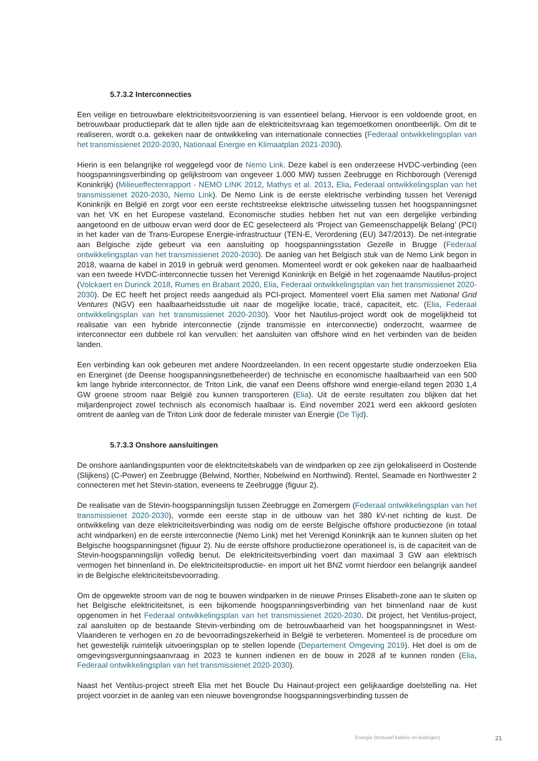5.7.3.2 Interconnecties
Een veilige en betrouwbare elektriciteitsvoorziening is van essentieel belang. Hiervoor is een voldoende groot, en betrouwbaar productiepark dat te allen tijde aan de elektriciteitsvraag kan tegemoetkomen onontbeerlijk. Om dit te realiseren, wordt o.a. gekeken naar de ontwikkeling van internationale connecties (Federaal ontwikkelingsplan van het transmissienet 2020-2030, Nationaal Energie en Klimaatplan 2021-2030).
Hierin is een belangrijke rol weggelegd voor de Nemo Link. Deze kabel is een onderzeese HVDC-verbinding (een hoogspanningsverbinding op gelijkstroom van ongeveer 1.000 MW) tussen Zeebrugge en Richborough (Verenigd Koninkrijk) (Milieueffectenrapport - NEMO LINK 2012, Mathys et al. 2013, Elia, Federaal ontwikkelingsplan van het transmissienet 2020-2030, Nemo Link). De Nemo Link is de eerste elektrische verbinding tussen het Verenigd Koninkrijk en België en zorgt voor een eerste rechtstreekse elektrische uitwisseling tussen het hoogspanningsnet van het VK en het Europese vasteland. Economische studies hebben het nut van een dergelijke verbinding aangetoond en de uitbouw ervan werd door de EC geselecteerd als ‘Project van Gemeenschappelijk Belang’ (PCI) in het kader van de Trans-Europese Energie-infrastructuur (TEN-E, Verordening (EU) 347/2013). De net-integratie aan Belgische zijde gebeurt via een aansluiting op hoogspanningsstation Gezelle in Brugge (Federaal ontwikkelingsplan van het transmissienet 2020-2030). De aanleg van het Belgisch stuk van de Nemo Link begon in 2018, waarna de kabel in 2019 in gebruik werd genomen. Momenteel wordt er ook gekeken naar de haalbaarheid van een tweede HVDC-interconnectie tussen het Verenigd Koninkrijk en België in het zogenaamde Nautilus-project (Volckaert en Durinck 2018, Rumes en Brabant 2020, Elia, Federaal ontwikkelingsplan van het transmissienet 2020-2030). De EC heeft het project reeds aangeduid als PCI-project. Momenteel voert Elia samen met National Grid Ventures (NGV) een haalbaarheidsstudie uit naar de mogelijke locatie, tracé, capaciteit, etc. (Elia, Federaal ontwikkelingsplan van het transmissienet 2020-2030). Voor het Nautilus-project wordt ook de mogelijkheid tot realisatie van een hybride interconnectie (zijnde transmissie en interconnectie) onderzocht, waarmee de interconnector een dubbele rol kan vervullen: het aansluiten van offshore wind en het verbinden van de beiden landen.
Een verbinding kan ook gebeuren met andere Noordzeelanden. In een recent opgestarte studie onderzoeken Elia en Energinet (de Deense hoogspanningsnetbeheerder) de technische en economische haalbaarheid van een 500 km lange hybride interconnector, de Triton Link, die vanaf een Deens offshore wind energie-eiland tegen 2030 1,4 GW groene stroom naar België zou kunnen transporteren (Elia). Uit de eerste resultaten zou blijken dat het miljardenproject zowel technisch als economisch haalbaar is. Eind november 2021 werd een akkoord gesloten omtrent de aanleg van de Triton Link door de federale minister van Energie (De Tijd).
5.7.3.3 Onshore aansluitingen
De onshore aanlandingspunten voor de elektriciteitskabels van de windparken op zee zijn gelokaliseerd in Oostende (Slijkens) (C-Power) en Zeebrugge (Belwind, Norther, Nobelwind en Northwind). Rentel, Seamade en Northwester 2 connecteren met het Stevin-station, eveneens te Zeebrugge (figuur 2).
De realisatie van de Stevin-hoogspanningslijn tussen Zeebrugge en Zomergem (Federaal ontwikkelingsplan van het transmissienet 2020-2030), vormde een eerste stap in de uitbouw van het 380 kV-net richting de kust. De ontwikkeling van deze elektriciteitsverbinding was nodig om de eerste Belgische offshore productiezone (in totaal acht windparken) en de eerste interconnectie (Nemo Link) met het Verenigd Koninkrijk aan te kunnen sluiten op het Belgische hoogspanningsnet (figuur 2). Nu de eerste offshore productiezone operationeel is, is de capaciteit van de Stevin-hoogspanningslijn volledig benut. De elektriciteitsverbinding voert dan maximaal 3 GW aan elektrisch vermogen het binnenland in. De elektriciteitsproductie- en import uit het BNZ vormt hierdoor een belangrijk aandeel in de Belgische elektriciteitsbevoorrading.
Om de opgewekte stroom van de nog te bouwen windparken in de nieuwe Prinses Elisabeth-zone aan te sluiten op het Belgische elektriciteitsnet, is een bijkomende hoogspanningsverbinding van het binnenland naar de kust opgenomen in het Federaal ontwikkelingsplan van het transmissienet 2020-2030. Dit project, het Ventilus-project, zal aansluiten op de bestaande Stevin-verbinding om de betrouwbaarheid van het hoogspanningsnet in West-Vlaanderen te verhogen en zo de bevoorradingszekerheid in België te verbeteren. Momenteel is de procedure om het gewestelijk ruimtelijk uitvoeringsplan op te stellen lopende (Departement Omgeving 2019). Het doel is om de omgevingsvergunningsaanvraag in 2023 te kunnen indienen en de bouw in 2028 af te kunnen ronden (Elia, Federaal ontwikkelingsplan van het transmissienet 2020-2030).
Naast het Ventilus-project streeft Elia met het Boucle Du Hainaut-project een gelijkaardige doelstelling na. Het project voorziet in de aanleg van een nieuwe bovengrondse hoogspanningsverbinding tussen de
Energie (inclusief kabels en leidingen) 21